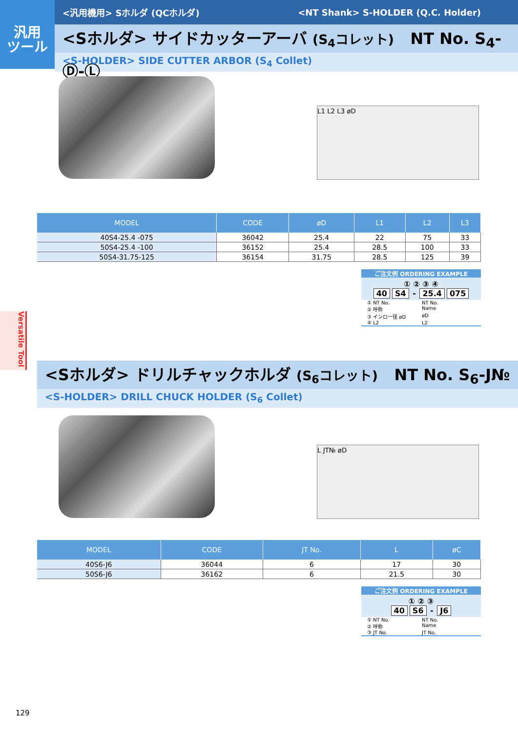汎用
ツール
<汎用機用> Sホルダ (QCホルダ) <NT Shank> S-HOLDER (Q.C. Holder)
<Sホルダ> サイドカッターアーバ (S<sub>4</sub>コレット) NT No. S<sub>4</sub>-Ⓓ-Ⓛ
<S-HOLDER> SIDE CUTTER ARBOR (S<sub>4</sub> Collet)
L1 L2 L3 øD
| MODEL | CODE | øD | L1 | L2 | L3 |
| --- | --- | --- | --- | --- | --- |
| 40S4-25.4 -075 | 36042 | 25.4 | 22 | 75 | 33 |
| 50S4-25.4 -100 | 36152 | 25.4 | 28.5 | 100 | 33 |
| 50S4-31.75-125 | 36154 | 31.75 | 28.5 | 125 | 39 |
ご注文例 ORDERING EXAMPLE
① ② ③ ④
40 S4 - 25.4 075
① NT No. NT No.
② 呼称 Name
③ インロー径 øD øD
④ L2 L2
Versatile Tool
<Sホルダ> ドリルチャックホルダ (S<sub>6</sub>コレット) NT No. S<sub>6</sub>-J№
<S-HOLDER> DRILL CHUCK HOLDER (S<sub>6</sub> Collet)
L JT№ øD
| MODEL | CODE | JT No. | L | øC |
| --- | --- | --- | --- | --- |
| 40S6-J6 | 36044 | 6 | 17 | 30 |
| 50S6-J6 | 36162 | 6 | 21.5 | 30 |
ご注文例 ORDERING EXAMPLE
① ② ③
40 S6 - J6
① NT No. NT No.
② 呼称 Name
③ JT No. JT No.
129